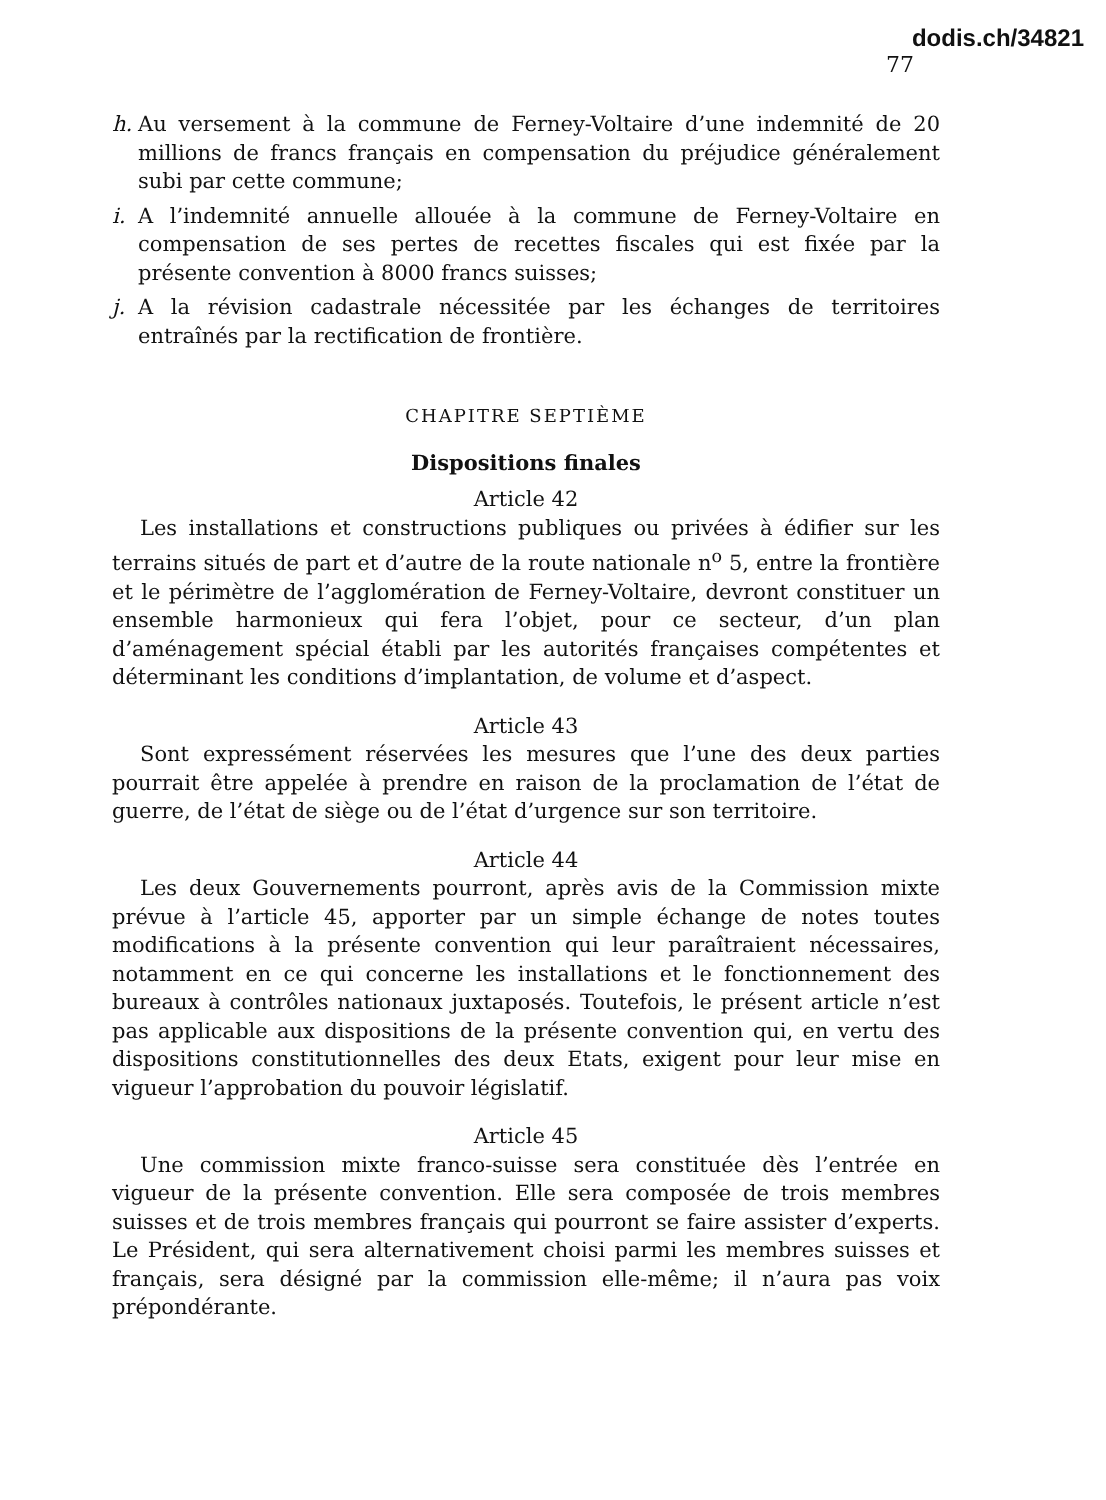dodis.ch/34821
77
h. Au versement à la commune de Ferney-Voltaire d’une indemnité de 20 millions de francs français en compensation du préjudice généralement subi par cette commune;
i. A l’indemnité annuelle allouée à la commune de Ferney-Voltaire en compensation de ses pertes de recettes fiscales qui est fixée par la présente convention à 8000 francs suisses;
j. A la révision cadastrale nécessitée par les échanges de territoires entraînés par la rectification de frontière.
CHAPITRE SEPTIÈME
Dispositions finales
Article 42
Les installations et constructions publiques ou privées à édifier sur les terrains situés de part et d’autre de la route nationale n<sup>o</sup> 5, entre la frontière et le périmètre de l’agglomération de Ferney-Voltaire, devront constituer un ensemble harmonieux qui fera l’objet, pour ce secteur, d’un plan d’aménagement spécial établi par les autorités françaises compétentes et déterminant les conditions d’implantation, de volume et d’aspect.
Article 43
Sont expressément réservées les mesures que l’une des deux parties pourrait être appelée à prendre en raison de la proclamation de l’état de guerre, de l’état de siège ou de l’état d’urgence sur son territoire.
Article 44
Les deux Gouvernements pourront, après avis de la Commission mixte prévue à l’article 45, apporter par un simple échange de notes toutes modifications à la présente convention qui leur paraîtraient nécessaires, notamment en ce qui concerne les installations et le fonctionnement des bureaux à contrôles nationaux juxtaposés. Toutefois, le présent article n’est pas applicable aux dispositions de la présente convention qui, en vertu des dispositions constitutionnelles des deux Etats, exigent pour leur mise en vigueur l’approbation du pouvoir législatif.
Article 45
Une commission mixte franco-suisse sera constituée dès l’entrée en vigueur de la présente convention. Elle sera composée de trois membres suisses et de trois membres français qui pourront se faire assister d’experts. Le Président, qui sera alternativement choisi parmi les membres suisses et français, sera désigné par la commission elle-même; il n’aura pas voix prépondérante.